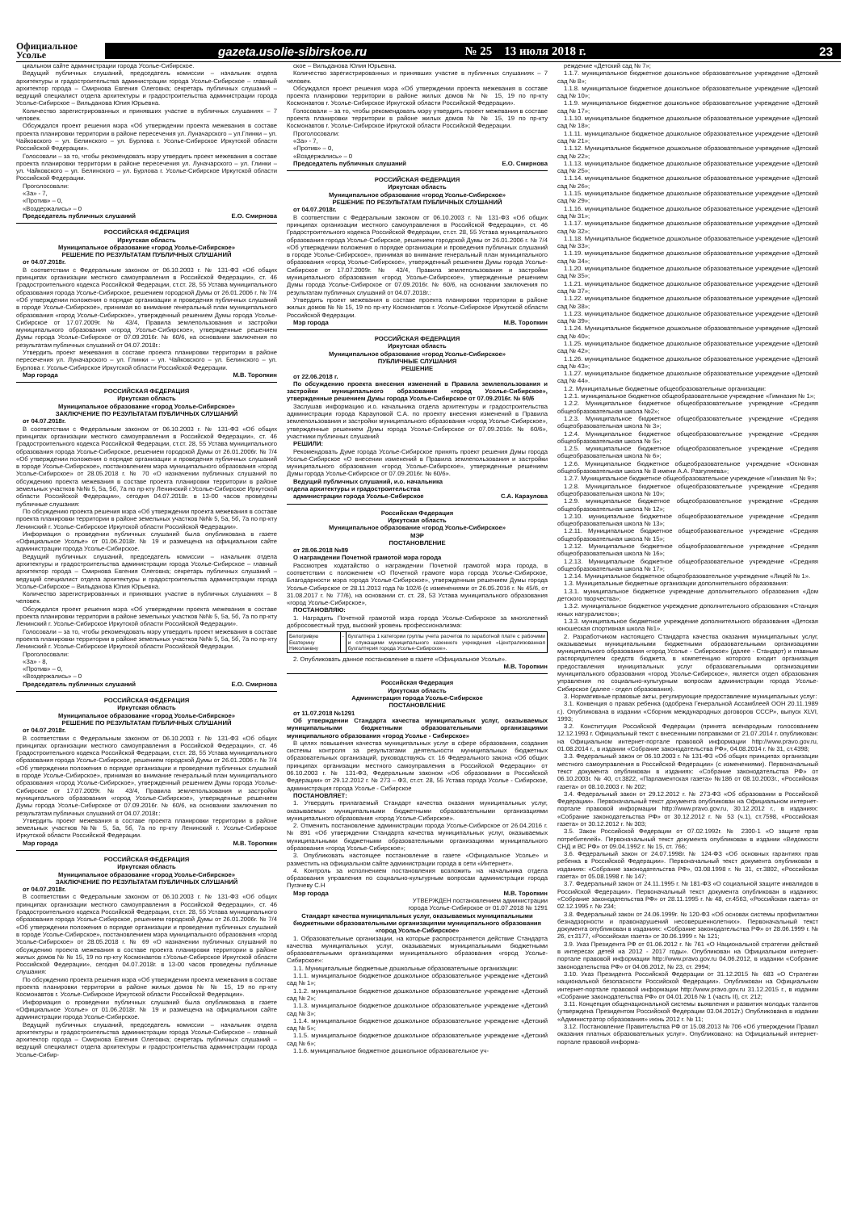Официальное
Усолье
gazeta.usolie-sibirskoe.ru № 25 13 июля 2018 г. 23
циальном сайте администрации города Усолье-Сибирское.
Ведущий публичных слушаний, председатель комиссии – начальник отдела архитектуры и градостроительства администрации города Усолье-Сибирское – главный архитектор города – Смирнова Евгения Олеговна; секретарь публичных слушаний – ведущий специалист отдела архитектуры и градостроительства администрации города Усолье-Сибирское – Вильданова Юлия Юрьевна.
Количество зарегистрированных и принявших участие в публичных слушаниях – 7 человек.
Обсуждался проект решения мэра «Об утверждении проекта межевания в составе проекта планировки территории в районе пересечения ул. Луначарского – ул.Глинки – ул. Чайковского – ул. Белинского – ул. Бурлова г. Усолье-Сибирское Иркутской области Российской Федерации».
Голосовали – за то, чтобы рекомендовать мэру утвердить проект межевания в составе проекта планировки территории в районе пересечения ул. Луначарского – ул. Глинки – ул. Чайковского – ул. Белинского – ул. Бурлова г. Усолье-Сибирское Иркутской области Российской Федерации.
Проголосовали:
«За» - 7,
«Против» – 0,
«Воздержались» – 0
Председатель публичных слушаний Е.О. Смирнова
РОССИЙСКАЯ ФЕДЕРАЦИЯ
Иркутская область
Муниципальное образование «город Усолье-Сибирское»
РЕШЕНИЕ ПО РЕЗУЛЬТАТАМ ПУБЛИЧНЫХ СЛУШАНИЙ
от 04.07.2018г.
В соответствии с Федеральным законом от 06.10.2003 г. № 131-ФЗ «Об общих принципах организации местного самоуправления в Российской Федерации», ст. 46 Градостроительного кодекса Российской Федерации, ст.ст. 28, 55 Устава муниципального образования города Усолье-Сибирское, решением городской Думы от 26.01.2006 г. № 7/4 «Об утверждении положения о порядке организации и проведения публичных слушаний в городе Усолье-Сибирское», принимая во внимание генеральный план муниципального образования «город Усолье-Сибирское», утвержденный решением Думы города Усолье-Сибирское от 17.07.2009г. № 43/4, Правила землепользования и застройки муниципального образования «город Усолье-Сибирское», утвержденные решением Думы города Усолье-Сибирское от 07.09.2016г. № 60/6, на основании заключения по результатам публичных слушаний от 04.07.2018г.:
Утвердить проект межевания в составе проекта планировки территории в районе пересечения ул. Луначарского – ул. Глинки – ул. Чайковского – ул. Белинского – ул. Бурлова г. Усолье-Сибирское Иркутской области Российской Федерации.
Мэр города М.В. Торопкин
РОССИЙСКАЯ ФЕДЕРАЦИЯ
Иркутская область
Муниципальное образование «город Усолье-Сибирское»
ЗАКЛЮЧЕНИЕ ПО РЕЗУЛЬТАТАМ ПУБЛИЧНЫХ СЛУШАНИЙ
от 04.07.2018г.
В соответствии с Федеральным законом от 06.10.2003 г. № 131-ФЗ «Об общих принципах организации местного самоуправления в Российской Федерации», ст. 46 Градостроительного кодекса Российской Федерации, ст.ст. 28, 55 Устава муниципального образования города Усолье-Сибирское, решением городской Думы от 26.01.2006г. № 7/4 «Об утверждении положения о порядке организации и проведения публичных слушаний в городе Усолье-Сибирское», постановлением мэра муниципального образования «город Усолье-Сибирское» от 28.05.2018 г. № 70 «О назначении публичных слушаний по обсуждению проекта межевания в составе проекта планировки территории в районе земельных участков №№ 5, 5а, 5б, 7а по пр-кту Ленинский г.Усолье-Сибирское Иркутской области Российской Федерации», сегодня 04.07.2018г. в 13-00 часов проведены публичные слушания:
По обсуждению проекта решения мэра «Об утверждении проекта межевания в составе проекта планировки территории в районе земельных участков №№ 5, 5а, 5б, 7а по пр-кту Ленинский г. Усолье-Сибирское Иркутской области Российской Федерации».
Информация о проведении публичных слушаний была опубликована в газете «Официальное Усолье» от 01.06.2018г. № 19 и размещена на официальном сайте администрации города Усолье-Сибирское.
Ведущий публичных слушаний, председатель комиссии – начальник отдела архитектуры и градостроительства администрации города Усолье-Сибирское – главный архитектор города – Смирнова Евгения Олеговна; секретарь публичных слушаний – ведущий специалист отдела архитектуры и градостроительства администрации города Усолье-Сибирское – Вильданова Юлия Юрьевна.
Количество зарегистрированных и принявших участие в публичных слушаниях – 8 человек.
Обсуждался проект решения мэра «Об утверждении проекта межевания в составе проекта планировки территории в районе земельных участков №№ 5, 5а, 5б, 7а по пр-кту Ленинский г. Усолье-Сибирское Иркутской области Российской Федерации».
Голосовали – за то, чтобы рекомендовать мэру утвердить проект межевания в составе проекта планировки территории в районе земельных участков №№ 5, 5а, 5б, 7а по пр-кту Ленинский г. Усолье-Сибирское Иркутской области Российской Федерации.
Проголосовали:
«За» - 8,
«Против» – 0,
«Воздержались» – 0
Председатель публичных слушаний Е.О. Смирнова
РОССИЙСКАЯ ФЕДЕРАЦИЯ
Иркутская область
Муниципальное образование «город Усолье-Сибирское»
РЕШЕНИЕ ПО РЕЗУЛЬТАТАМ ПУБЛИЧНЫХ СЛУШАНИЙ
от 04.07.2018г.
В соответствии с Федеральным законом от 06.10.2003 г. № 131-ФЗ «Об общих принципах организации местного самоуправления в Российской Федерации», ст. 46 Градостроительного кодекса Российской Федерации, ст.ст. 28, 55 Устава муниципального образования города Усолье-Сибирское, решением городской Думы от 26.01.2006 г. № 7/4 «Об утверждении положения о порядке организации и проведения публичных слушаний в городе Усолье-Сибирское», принимая во внимание генеральный план муниципального образования «город Усолье-Сибирское», утвержденный решением Думы города Усолье-Сибирское от 17.07.2009г. № 43/4, Правила землепользования и застройки муниципального образования «город Усолье-Сибирское», утвержденные решением Думы города Усолье-Сибирское от 07.09.2016г. № 60/6, на основании заключения по результатам публичных слушаний от 04.07.2018г.:
Утвердить проект межевания в составе проекта планировки территории в районе земельных участков №№ 5, 5а, 5б, 7а по пр-кту Ленинский г. Усолье-Сибирское Иркутской области Российской Федерации.
Мэр города М.В. Торопкин
РОССИЙСКАЯ ФЕДЕРАЦИЯ
Иркутская область
Муниципальное образование «город Усолье-Сибирское»
ЗАКЛЮЧЕНИЕ ПО РЕЗУЛЬТАТАМ ПУБЛИЧНЫХ СЛУШАНИЙ
от 04.07.2018г.
В соответствии с Федеральным законом от 06.10.2003 г. № 131-ФЗ «Об общих принципах организации местного самоуправления в Российской Федерации», ст. 46 Градостроительного кодекса Российской Федерации, ст.ст. 28, 55 Устава муниципального образования города Усолье-Сибирское, решением городской Думы от 26.01.2006г. № 7/4 «Об утверждении положения о порядке организации и проведения публичных слушаний в городе Усолье-Сибирское», постановлением мэра муниципального образования «город Усолье-Сибирское» от 28.05.2018 г. № 69 «О назначении публичных слушаний по обсуждению проекта межевания в составе проекта планировки территории в районе жилых домов № № 15, 19 по пр-кту Космонавтов г.Усолье-Сибирское Иркутской области Российской Федерации», сегодня 04.07.2018г. в 13-00 часов проведены публичные слушания:
По обсуждению проекта решения мэра «Об утверждении проекта межевания в составе проекта планировки территории в районе жилых домов № № 15, 19 по пр-кту Космонавтов г. Усолье-Сибирское Иркутской области Российской Федерации».
Информация о проведении публичных слушаний была опубликована в газете «Официальное Усолье» от 01.06.2018г. № 19 и размещена на официальном сайте администрации города Усолье-Сибирское.
Ведущий публичных слушаний, председатель комиссии – начальник отдела архитектуры и градостроительства администрации города Усолье-Сибирское – главный архитектор города – Смирнова Евгения Олеговна; секретарь публичных слушаний – ведущий специалист отдела архитектуры и градостроительства администрации города Усолье-Сибир-
ское – Вильданова Юлия Юрьевна.
Количество зарегистрированных и принявших участие в публичных слушаниях – 7 человек.
Обсуждался проект решения мэра «Об утверждении проекта межевания в составе проекта планировки территории в районе жилых домов № № 15, 19 по пр-кту Космонавтов г. Усолье-Сибирское Иркутской области Российской Федерации».
Голосовали – за то, чтобы рекомендовать мэру утвердить проект межевания в составе проекта планировки территории в районе жилых домов № № 15, 19 по пр-кту Космонавтов г. Усолье-Сибирское Иркутской области Российской Федерации.
Проголосовали:
«За» - 7,
«Против» – 0,
«Воздержались» – 0
Председатель публичных слушаний Е.О. Смирнова
РОССИЙСКАЯ ФЕДЕРАЦИЯ
Иркутская область
Муниципальное образование «город Усолье-Сибирское»
РЕШЕНИЕ ПО РЕЗУЛЬТАТАМ ПУБЛИЧНЫХ СЛУШАНИЙ
от 04.07.2018г.
В соответствии с Федеральным законом от 06.10.2003 г. № 131-ФЗ «Об общих принципах организации местного самоуправления в Российской Федерации», ст. 46 Градостроительного кодекса Российской Федерации, ст.ст. 28, 55 Устава муниципального образования города Усолье-Сибирское, решением городской Думы от 26.01.2006 г. № 7/4 «Об утверждении положения о порядке организации и проведения публичных слушаний в городе Усолье-Сибирское», принимая во внимание генеральный план муниципального образования «город Усолье-Сибирское», утвержденный решением Думы города Усолье-Сибирское от 17.07.2009г. № 43/4, Правила землепользования и застройки муниципального образования «город Усолье-Сибирское», утвержденные решением Думы города Усолье-Сибирское от 07.09.2016г. № 60/6, на основании заключения по результатам публичных слушаний от 04.07.2018г.:
Утвердить проект межевания в составе проекта планировки территории в районе жилых домов № № 15, 19 по пр-кту Космонавтов г. Усолье-Сибирское Иркутской области Российской Федерации.
Мэр города М.В. Торопкин
РОССИЙСКАЯ ФЕДЕРАЦИЯ
Иркутская область
Муниципальное образование «город Усолье-Сибирское»
ПУБЛИЧНЫЕ СЛУШАНИЯ
РЕШЕНИЕ
от 22.06.2018 г.
По обсуждению проекта внесения изменений в Правила землепользования и застройки муниципального образования «город Усолье-Сибирское», утвержденные решением Думы города Усолье-Сибирское от 07.09.2016г. № 60/6
Заслушав информацию и.о. начальника отдела архитектуры и градостроительства администрации города Карауловой С.А. по проекту внесения изменений в Правила землепользования и застройки муниципального образования «город Усолье-Сибирское», утвержденные решением Думы города Усолье-Сибирское от 07.09.2016г. № 60/6», участники публичных слушаний
РЕШИЛИ:
Рекомендовать Думе города Усолье-Сибирское принять проект решения Думы города Усолье-Сибирское «О внесении изменений в Правила землепользования и застройки муниципального образования «город Усолье-Сибирское», утвержденные решением Думы города Усолье-Сибирское от 07.09.2016г. № 60/6».
Ведущий публичных слушаний, и.о. начальника
отдела архитектуры и градостроительства
администрации города Усолье-Сибирское С.А. Караулова
Российская Федерация
Иркутская область
Муниципальное образование «город Усолье-Сибирское»
МЭР
ПОСТАНОВЛЕНИЕ
от 28.06.2018 №89
О награждении Почетной грамотой мэра города
Рассмотрев ходатайство о награждении Почетной грамотой мэра города, в соответствии с положением «О Почетной грамоте мэра города Усолье-Сибирское, Благодарности мэра города Усолье-Сибирское», утвержденным решением Думы города Усолье-Сибирское от 28.11.2013 года № 102/6 (с изменениями от 26.05.2016 г. № 45/6, от 31.08.2017 г. № 77/6), на основании ст. ст. 28, 53 Устава муниципального образования «город Усолье-Сибирское»,
ПОСТАНОВЛЯЮ:
1. Наградить Почетной грамотой мэра города Усолье-Сибирское за многолетний добросовестный труд, высокий уровень профессионализма:
| Белогривую Екатерину Николаевну | - | бухгалтера 1 категории группы учета расчетов по заработной плате с рабочими и служащими муниципального казенного учреждения «Централизованная бухгалтерия города Усолье-Сибирское». |
2. Опубликовать данное постановление в газете «Официальное Усолье».
М.В. Торопкин
Российская Федерация
Иркутская область
Администрация города Усолье-Сибирское
ПОСТАНОВЛЕНИЕ
от 11.07.2018 №1291
Об утверждении Стандарта качества муниципальных услуг, оказываемых муниципальными бюджетными образовательными организациями муниципального образования «город Усолье - Сибирское»
В целях повышения качества муниципальных услуг в сфере образования, создания системы контроля за результатами деятельности муниципальных бюджетных образовательных организаций, руководствуясь ст. 16 Федерального закона «Об общих принципах организации местного самоуправления в Российской Федерации» от 06.10.2003 г. № 131-ФЗ, Федеральным законом «Об образовании в Российской Федерации» от 29.12.2012 г. № 273 – ФЗ, ст.ст. 28, 55 Устава города Усолье - Сибирское, администрация города Усолье - Сибирское
ПОСТАНОВЛЯЕТ:
1. Утвердить прилагаемый Стандарт качества оказания муниципальных услуг, оказываемых муниципальными бюджетными образовательными организациями муниципального образования «город Усолье-Сибирское».
2. Отменить постановление администрации города Усолье-Сибирское от 26.04.2016 г. № 891 «Об утверждении Стандарта качества муниципальных услуг, оказываемых муниципальными бюджетными образовательными организациями муниципального образования «город Усолье-Сибирское»;
3. Опубликовать настоящее постановление в газете «Официальное Усолье» и разместить на официальном сайте администрации города в сети «Интернет».
4. Контроль за исполнением постановления возложить на начальника отдела образования управления по социально-культурным вопросам администрации города Пугачеву С.Н
Мэр города М.В. Торопкин
УТВЕРЖДЕН постановлением администрации
города Усолье-Сибирское от 01.07.2018 № 1291
Стандарт качества муниципальных услуг, оказываемых муниципальными бюджетными образовательными организациями муниципального образования «город Усолье-Сибирское»
1. Образовательные организации, на которые распространяется действие Стандарта качества муниципальных услуг, оказываемых муниципальными бюджетными образовательными организациями муниципального образования «город Усолье-Сибирское»:
1.1. Муниципальные бюджетные дошкольные образовательные организации:
1.1.1. муниципальное бюджетное дошкольное образовательное учреждение «Детский сад № 1»;
1.1.2. муниципальное бюджетное дошкольное образовательное учреждение «Детский сад № 2»;
1.1.3. муниципальное бюджетное дошкольное образовательное учреждение «Детский сад № 3»;
1.1.4. муниципальное бюджетное дошкольное образовательное учреждение «Детский сад № 5»;
1.1.5. муниципальное бюджетное дошкольное образовательное учреждение «Детский сад № 6»;
1.1.6. муниципальное бюджетное дошкольное образовательное уч-
реждение «Детский сад № 7»;
1.1.7. муниципальное бюджетное дошкольное образовательное учреждение «Детский сад № 8»;
1.1.8. муниципальное бюджетное дошкольное образовательное учреждение «Детский сад № 10»;
1.1.9. муниципальное бюджетное дошкольное образовательное учреждение «Детский сад № 17»;
1.1.10. муниципальное бюджетное дошкольное образовательное учреждение «Детский сад № 18»;
1.1.11. муниципальное бюджетное дошкольное образовательное учреждение «Детский сад № 21»;
1.1.12. Муниципальное бюджетное дошкольное образовательное учреждение «Детский сад № 22»;
1.1.13. муниципальное бюджетное дошкольное образовательное учреждение «Детский сад № 25»;
1.1.14. муниципальное бюджетное дошкольное образовательное учреждение «Детский сад № 26»;
1.1.15. муниципальное бюджетное дошкольное образовательное учреждение «Детский сад № 29»;
1.1.16. муниципальное бюджетное дошкольное образовательное учреждение «Детский сад № 31»;
1.1.17. муниципальное бюджетное дошкольное образовательное учреждение «Детский сад № 32»;
1.1.18. Муниципальное бюджетное дошкольное образовательное учреждение «Детский сад № 33»;
1.1.19. муниципальное бюджетное дошкольное образовательное учреждение «Детский сад № 34»;
1.1.20. муниципальное бюджетное дошкольное образовательное учреждение «Детский сад № 35»;
1.1.21. муниципальное бюджетное дошкольное образовательное учреждение «Детский сад № 37»;
1.1.22. муниципальное бюджетное дошкольное образовательное учреждение «Детский сад № 38»;
1.1.23. муниципальное бюджетное дошкольное образовательное учреждение «Детский сад № 39»;
1.1.24. Муниципальное бюджетное дошкольное образовательное учреждение «Детский сад № 40»;
1.1.25. муниципальное бюджетное дошкольное образовательное учреждение «Детский сад № 42»;
1.1.26. муниципальное бюджетное дошкольное образовательное учреждение «Детский сад № 43»;
1.1.27. муниципальное бюджетное дошкольное образовательное учреждение «Детский сад № 44».
1.2. Муниципальные бюджетные общеобразовательные организации:
1.2.1. муниципальное бюджетное общеобразовательное учреждение «Гимназия № 1»;
1.2.2. Муниципальное бюджетное общеобразовательное учреждение «Средняя общеобразовательная школа №2»;
1.2.3. Муниципальное бюджетное общеобразовательное учреждение «Средняя общеобразовательная школа № 3»;
1.2.4. Муниципальное бюджетное общеобразовательное учреждение «Средняя общеобразовательная школа № 5»;
1.2.5. муниципальное бюджетное общеобразовательное учреждение «Средняя общеобразовательная школа № 6»;
1.2.6. Муниципальное бюджетное общеобразовательное учреждение «Основная общеобразовательная школа № 8 имени А.А. Разгуляева»;
1.2.7. Муниципальное бюджетное общеобразовательное учреждение «Гимназия № 9»;
1.2.8. Муниципальное бюджетное общеобразовательное учреждение «Средняя общеобразовательная школа № 10»;
1.2.9. муниципальное бюджетное общеобразовательное учреждение «Средняя общеобразовательная школа № 12»;
1.2.10. муниципальное бюджетное общеобразовательное учреждение «Средняя общеобразовательная школа № 13»;
1.2.11. Муниципальное бюджетное общеобразовательное учреждение «Средняя общеобразовательная школа № 15»;
1.2.12. Муниципальное бюджетное общеобразовательное учреждение «Средняя общеобразовательная школа № 16»;
1.2.13. Муниципальное бюджетное общеобразовательное учреждение «Средняя общеобразовательная школа № 17»;
1.2.14. Муниципальное бюджетное общеобразовательное учреждение «Лицей № 1».
1.3. Муниципальные бюджетные организации дополнительного образования:
1.3.1. муниципальное бюджетное учреждение дополнительного образования «Дом детского творчества»;
1.3.2. муниципальное бюджетное учреждение дополнительного образования «Станция юных натуралистов»;
1.3.3. муниципальное бюджетное учреждение дополнительного образования «Детская юношеская спортивная школа №1».
2. Разработчиком настоящего Стандарта качества оказания муниципальных услуг, оказываемых муниципальными бюджетными образовательными организациями муниципального образования «город Усолье - Сибирское» (далее - Стандарт) и главным распорядителем средств бюджета, в компетенцию которого входит организация предоставления муниципальных услуг образовательными организациями муниципального образования «город Усолье-Сибирское», является отдел образования управления по социально-культурным вопросам администрации города Усолье-Сибирское (далее - отдел образования).
3. Нормативные правовые акты, регулирующие предоставление муниципальных услуг:
3.1. Конвенция о правах ребенка (одобрена Генеральной Ассамблеей ООН 20.11.1989 г.). Опубликована в издании «Сборник международных договоров СССР», выпуск XLVI, 1993;
3.2. Конституция Российской Федерации (принята всенародным голосованием 12.12.1993 г. Официальный текст с внесенными поправками от 21.07.2014 г. опубликован: на Официальном интернет-портале правовой информации http://www.pravo.gov.ru, 01.08.2014 г., в издании «Собрание законодательства РФ», 04.08.2014 г. № 31, ст.4398;
3.3. Федеральный закон от 06.10.2003 г. № 131-ФЗ «Об общих принципах организации местного самоуправления в Российской Федерации» (с изменениями). Первоначальный текст документа опубликован в изданиях: «Собрание законодательства РФ» от 06.10.2003г. № 40, ст.3822, «Парламентская газета» №186 от 08.10.2003г., «Российская газета» от 08.10.2003 г. № 202;
3.4. Федеральный закон от 29.12.2012 г. № 273-ФЗ «Об образовании в Российской Федерации». Первоначальный текст документа опубликован на Официальном интернет-портале правовой информации http://www.pravo.gov.ru, 30.12.2012 г., в изданиях: «Собрание законодательства РФ» от 30.12.2012 г. № 53 (ч.1), ст.7598, «Российская газета» от 30.12.2012 г. № 303;
3.5. Закон Российской Федерации от 07.02.1992г. № 2300-1 «О защите прав потребителей». Первоначальный текст документа опубликован в издании «Ведомости СНД и ВС РФ» от 09.04.1992 г. № 15, ст. 766;
3.6. Федеральный закон от 24.07.1998г. № 124-ФЗ «Об основных гарантиях прав ребенка в Российской Федерации». Первоначальный текст документа опубликован в изданиях: «Собрание законодательства РФ», 03.08.1998 г. № 31, ст.3802, «Российская газета» от 05.08.1998 г. № 147;
3.7. Федеральный закон от 24.11.1995 г. № 181-ФЗ «О социальной защите инвалидов в Российской Федерации». Первоначальный текст документа опубликован в изданиях: «Собрание законодательства РФ» от 28.11.1995 г. № 48, ст.4563, «Российская газета» от 02.12.1995 г. № 234;
3.8. Федеральный закон от 24.06.1999г. № 120-ФЗ «Об основах системы профилактики безнадзорности и правонарушений несовершеннолетних». Первоначальный текст документа опубликован в изданиях: «Собрание законодательства РФ» от 28.06.1999 г. № 26, ст.3177, «Российская газета» от 30.06.1999 г. № 121;
3.9. Указ Президента РФ от 01.06.2012 г. № 761 «О Национальной стратегии действий в интересах детей на 2012 - 2017 годы». Опубликован на Официальном интернет-портале правовой информации http://www.pravo.gov.ru 04.06.2012, в издании «Собрание законодательства РФ» от 04.06.2012, № 23, ст. 2994;
3.10. Указ Президента Российской Федерации от 31.12.2015 № 683 «О Стратегии национальной безопасности Российской Федерации». Опубликован на Официальном интернет-портале правовой информации http://www.pravo.gov.ru 31.12.2015 г., в издании «Собрание законодательства РФ» от 04.01.2016 № 1 (часть II), ст. 212;
3.11. Концепция общенациональной системы выявления и развития молодых талантов (утверждена Президентом Российской Федерации 03.04.2012г.) Опубликована в издании «Администратор образования» июнь 2012 г. № 11;
3.12. Постановление Правительства РФ от 15.08.2013 № 706 «Об утверждении Правил оказания платных образовательных услуг». Опубликовано: на Официальный интернет-портале правовой информа-